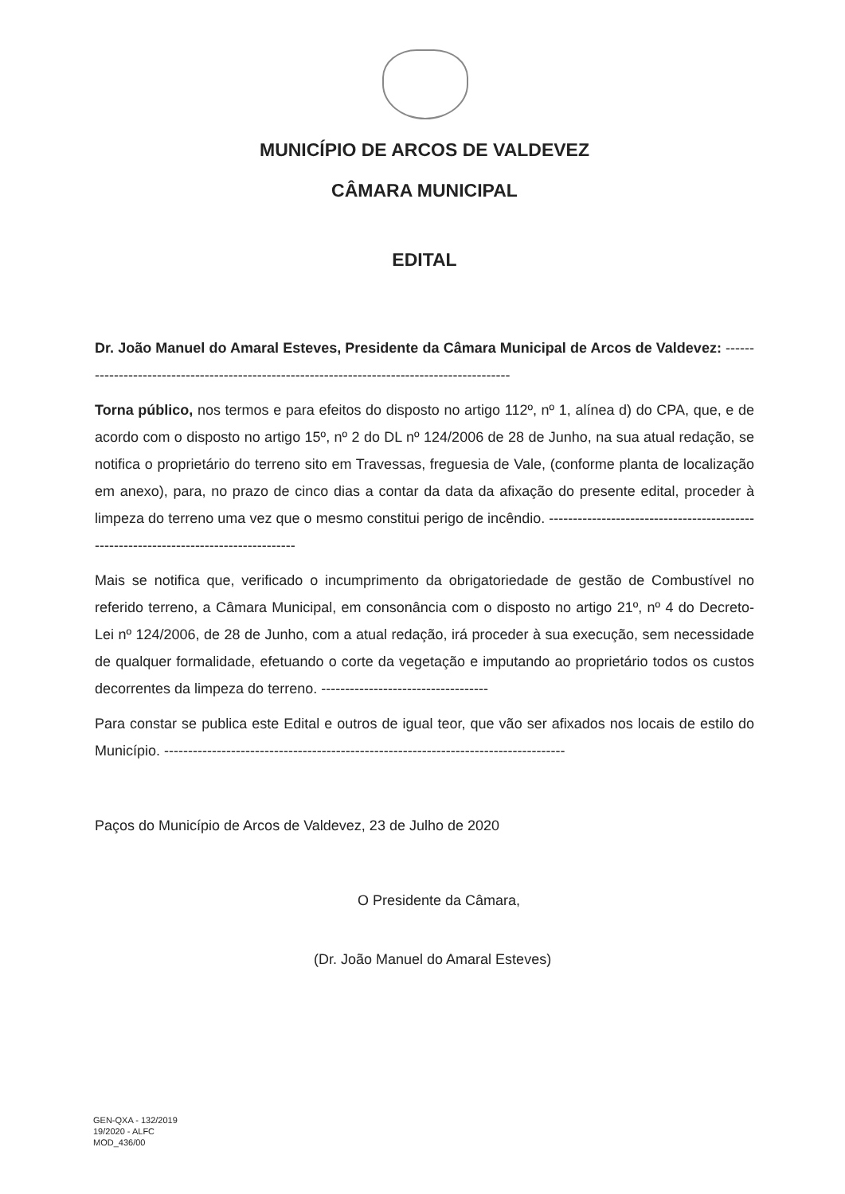MUNICÍPIO DE ARCOS DE VALDEVEZ
CÂMARA MUNICIPAL
EDITAL
Dr. João Manuel do Amaral Esteves, Presidente da Câmara Municipal de Arcos de Valdevez: ---------------------------------------------------------------------------------------------
Torna público, nos termos e para efeitos do disposto no artigo 112º, nº 1, alínea d) do CPA, que, e de acordo com o disposto no artigo 15º, nº 2 do DL nº 124/2006 de 28 de Junho, na sua atual redação, se notifica o proprietário do terreno sito em Travessas, freguesia de Vale, (conforme planta de localização em anexo), para, no prazo de cinco dias a contar da data da afixação do presente edital, proceder à limpeza do terreno uma vez que o mesmo constitui perigo de incêndio. -------------------------------------------------------------------------------------
Mais se notifica que, verificado o incumprimento da obrigatoriedade de gestão de Combustível no referido terreno, a Câmara Municipal, em consonância com o disposto no artigo 21º, nº 4 do Decreto-Lei nº 124/2006, de 28 de Junho, com a atual redação, irá proceder à sua execução, sem necessidade de qualquer formalidade, efetuando o corte da vegetação e imputando ao proprietário todos os custos decorrentes da limpeza do terreno. -----------------------------------
Para constar se publica este Edital e outros de igual teor, que vão ser afixados nos locais de estilo do Município. ------------------------------------------------------------------------------------
Paços do Município de Arcos de Valdevez, 23 de Julho de 2020
O Presidente da Câmara,
(Dr. João Manuel do Amaral Esteves)
GEN-QXA - 132/2019
19/2020 - ALFC
MOD_436/00